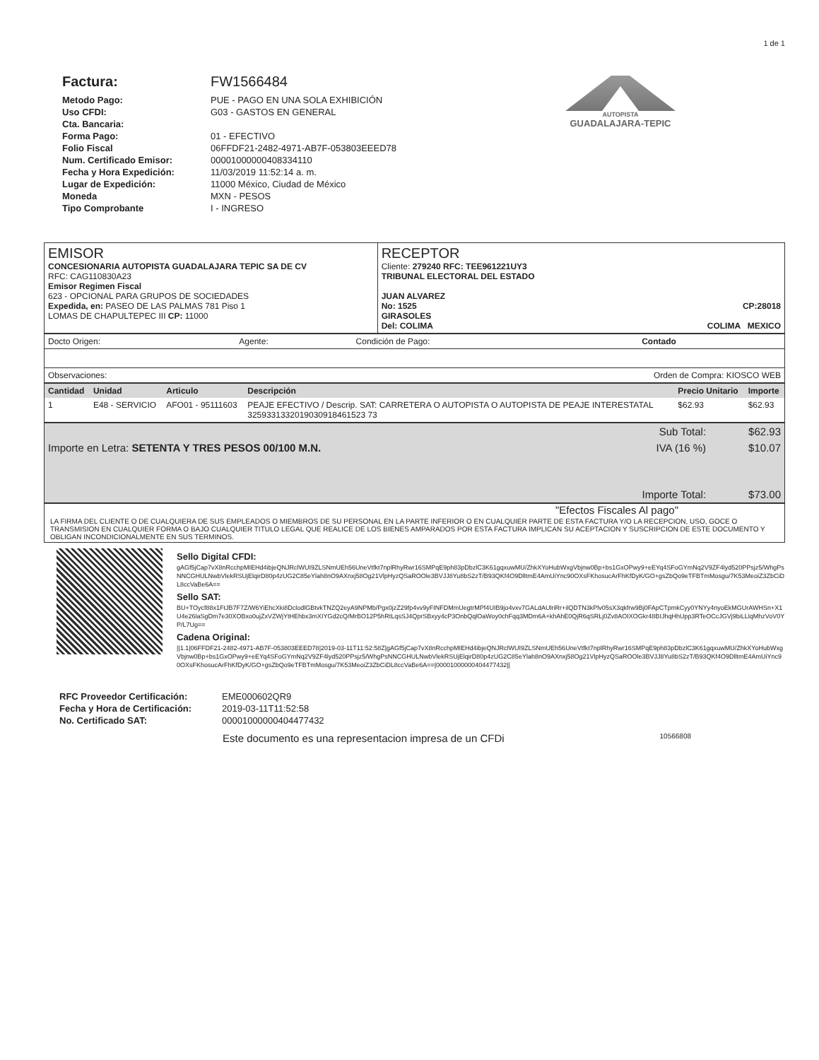1 de 1
Factura:
Metodo Pago:
Uso CFDI:
Cta. Bancaria:
Forma Pago:
Folio Fiscal
Num. Certificado Emisor:
Fecha y Hora Expedición:
Lugar de Expedición:
Moneda
Tipo Comprobante
FW1566484
PUE - PAGO EN UNA SOLA EXHIBICIÓN
G03 - GASTOS EN GENERAL
01 - EFECTIVO
06FFDF21-2482-4971-AB7F-053803EEED78
00001000000408334110
11/03/2019 11:52:14 a. m.
11000 México, Ciudad de México
MXN - PESOS
I - INGRESO
AUTOPISTA
GUADALAJARA-TEPIC
| EMISOR CONCESIONARIA AUTOPISTA GUADALAJARA TEPIC SA DE CV RFC: CAG110830A23 Emisor Regimen Fiscal 623 - OPCIONAL PARA GRUPOS DE SOCIEDADES Expedida, en: PASEO DE LAS PALMAS 781 Piso 1 LOMAS DE CHAPULTEPEC III CP: 11000 | RECEPTOR Cliente: 279240 RFC: TEE961221UY3 TRIBUNAL ELECTORAL DEL ESTADO JUAN ALVAREZ No: 1525 CP:28018 GIRASOLES Del: COLIMA COLIMA MEXICO |
| Docto Origen: | Agente: | Condición de Pago: | Contado |
| Observaciones: | | Orden de Compra: KIOSCO WEB | |
| Cantidad | Unidad | Articulo | Descripción | Precio Unitario | Importe |
| --- | --- | --- | --- | --- | --- |
| 1 | E48 - SERVICIO | AFO01 - 95111603 | PEAJE EFECTIVO / Descrip. SAT: CARRETERA O AUTOPISTA O AUTOPISTA DE PEAJE INTERESTATAL 3259331332019030918461523 73 | $62.93 | $62.93 |
| | Sub Total: | $62.93 |
| Importe en Letra: SETENTA Y TRES PESOS 00/100 M.N. | IVA (16 %) | $10.07 |
| | Importe Total: | $73.00 |
"Efectos Fiscales Al pago"
LA FIRMA DEL CLIENTE O DE CUALQUIERA DE SUS EMPLEADOS O MIEMBROS DE SU PERSONAL EN LA PARTE INFERIOR O EN CUALQUIER PARTE DE ESTA FACTURA Y/O LA RECEPCION, USO, GOCE O TRANSMISION EN CUALQUIER FORMA O BAJO CUALQUIER TITULO LEGAL QUE REALICE DE LOS BIENES AMPARADOS POR ESTA FACTURA IMPLICAN SU ACEPTACION Y SUSCRIPCION DE ESTE DOCUMENTO Y OBLIGAN INCONDICIONALMENTE EN SUS TERMINOS.
Sello Digital CFDI:
gAGf5jCap7vX8nRcchpMIEHd4ibjeQNJRclWUI9ZLSNmUEh56UneVtfkt7nplRhyRwr16SMPqE9ph83pDbzlC3K61gqxuwMU/ZhkXYoHubWxgVbjnw0Bp+bs1GxOPwy9+eEYq4SFoGYmNq2V9ZF4lyd520PPsjz5/WhgPsNNCGHULNwbVlekRSUjElqirD80p4zUG2C85eYlah8nO9AXnxj58Og21VlpHyzQSaROOle3BVJJ8Yu8bS2zT/B93QKf4O9DlltmE4AmUiYnc90OXsFKhosucArFhKfDyK/GO+gsZbQo9eTFBTmMosgu/7K53MeoiZ3ZbCiDL8ccVaBe6A==
Sello SAT:
BU+TOycf88x1FtJB7F7Z/W6YiEhcXki8DclodlGBtvkTNZQ2eyA9NPMb/Pgx0jzZ29fp4vv9yFINFDMmUegtrMPf4UIB9jo4vxv7GALdAUlriRr+ilQDTN3kPlv05sX3qkfrw9Bj0FApCTpmkCyy0YNYy4nyoEkMGUrAWHSn+X1U4e26laSgDm7e30XOBxo0ujZxVZWjYtHEhbx3mXIYGd2cQ/MrBO12P5hRtLqsSJ4QprSBxyy4cP3OnbQqlOaWoy0chFqq3MDm6A+khAhE0QjR6qSRLj0Zv8AOIXOGkr48BIJhqHhUpp3RTeOCcJGVj9biLLlqMhzVoV0YP/L7Ug==
Cadena Original:
||1.1|06FFDF21-2482-4971-AB7F-053803EEED78|2019-03-11T11:52:58Z|gAGf5jCap7vX8nRcchpMIEHd4ibjeQNJRclWUI9ZLSNmUEh56UneVtfkt7nplRhyRwr16SMPqE9ph83pDbzlC3K61gqxuwMU/ZhkXYoHubWxgVbjnw0Bp+bs1GxOPwy9+eEYq4SFoGYmNq2V9ZF4lyd520PPsjz5/WhgPsNNCGHULNwbVlekRSUjElqirD80p4zUG2C85eYlah8nO9AXnxj58Og21VlpHyzQSaROOle3BVJJ8Yu8bS2zT/B93QKf4O9DlltmE4AmUiYnc90OXsFKhosucArFhKfDyK/GO+gsZbQo9eTFBTmMosgu/7K53MeoiZ3ZbCiDL8ccVaBe6A==|00001000000404477432||
RFC Proveedor Certificación:
Fecha y Hora de Certificación:
No. Certificado SAT:
EME000602QR9
2019-03-11T11:52:58
00001000000404477432
Este documento es una representacion impresa de un CFDi 10566808